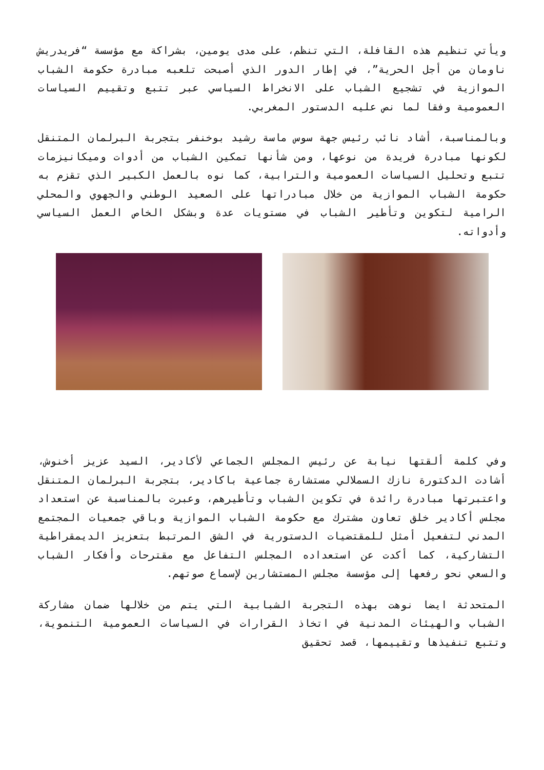ويأتي تنظيم هذه القافلة، التي تنظم، على مدى يومين، بشراكة مع مؤسسة “فريدريش ناومان من أجل الحرية”، في إطار الدور الذي أصبحت تلعبه مبادرة حكومة الشباب الموازية في تشجيع الشباب على الانخراط السياسي عبر تتبع وتقييم السياسات العمومية وفقا لما نص عليه الدستور المغربي.
وبالمناسبة، أشاد نائب رئيس جهة سوس ماسة رشيد بوخنفر بتجربة البرلمان المتنقل لكونها مبادرة فريدة من نوعها، ومن شأنها تمكين الشباب من أدوات وميكانيزمات تتبع وتحليل السياسات العمومية والترابية، كما نوه بالعمل الكبير الذي تقزم به حكومة الشباب الموازية من خلال مبادراتها على الصعيد الوطني والجهوي والمحلي الرامية لتكوين وتأطير الشباب في مستويات عدة وبشكل الخاص العمل السياسي وأدواته.
وفي كلمة ألقتها نيابة عن رئيس المجلس الجماعي لأكادير، السيد عزيز أخنوش، أشادت الدكتورة نازك السملالي مستشارة جماعية باكادير، بتجربة البرلمان المتنقل واعتبرتها مبادرة رائدة في تكوين الشباب وتأطيرهم، وعبرت بالمناسبة عن استعداد مجلس أكادير خلق تعاون مشترك مع حكومة الشباب الموازية وباقي جمعيات المجتمع المدني لتفعيل أمثل للمقتضيات الدستورية في الشق المرتبط بتعزيز الديمقراطية التشاركية، كما أكدت عن استعداده المجلس التفاعل مع مقترحات وأفكار الشباب والسعي نحو رفعها إلى مؤسسة مجلس المستشارين لإسماع صوتهم.
المتحدثة ايضا نوهت بهذه التجربة الشبابية التي يتم من خلالها ضمان مشاركة الشباب والهيئات المدنية في اتخاذ القرارات في السياسات العمومية التنموية، وتتبع تنفيذها وتقييمها، قصد تحقيق